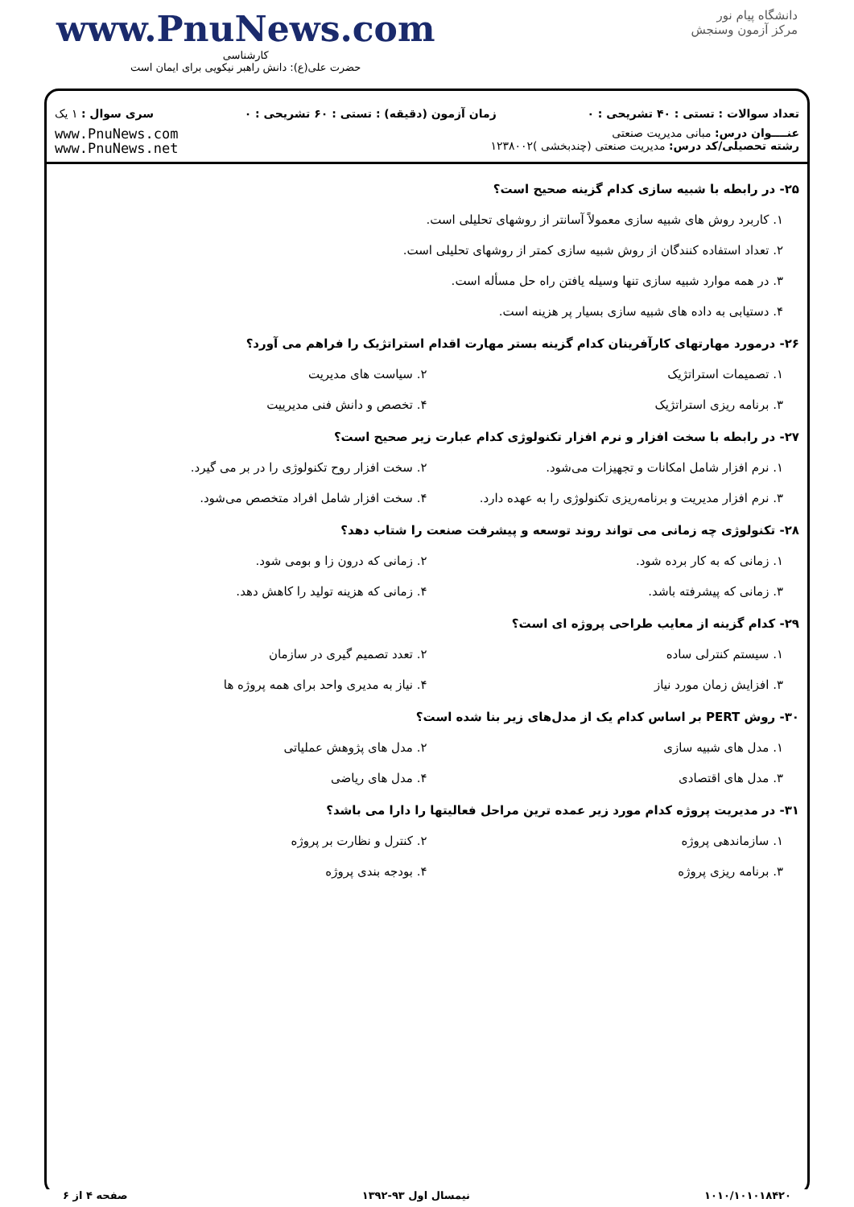www.PnuNews.com
کارشناسی
حضرت علی(ع): دانش راهبر نیکویی برای ایمان است
دانشگاه پیام نور
مرکز آزمون وسنجش
تعداد سوالات : تستی : ۴۰ تشریحی : ۰ زمان آزمون (دقیقه) : تستی : ۶۰ تشریحی : ۰ سری سوال : ۱ یک
عنــــوان درس: مبانی مدیریت صنعتی
رشته تحصیلی/کد درس: مدیریت صنعتی (چندبخشی )۱۲۳۸۰۰۲
www.PnuNews.com
www.PnuNews.net
۲۵- در رابطه با شبیه سازی کدام گزینه صحیح است؟
۱. کاربرد روش های شبیه سازی معمولاً آسانتر از روشهای تحلیلی است.
۲. تعداد استفاده کنندگان از روش شبیه سازی کمتر از روشهای تحلیلی است.
۳. در همه موارد شبیه سازی تنها وسیله یافتن راه حل مسأله است.
۴. دستیابی به داده های شبیه سازی بسیار پر هزینه است.
۲۶- درمورد مهارتهای کارآفرینان کدام گزینه بستر مهارت اقدام استراتژیک را فراهم می آورد؟
۱. تصمیمات استراتژیک ۲. سیاست های مدیریت
۳. برنامه ریزی استراتژیک ۴. تخصص و دانش فنی مدیرییت
۲۷- در رابطه با سخت افزار و نرم افزار تکنولوژی کدام عبارت زیر صحیح است؟
۱. نرم افزار شامل امکانات و تجهیزات می‌شود.
۲. سخت افزار روح تکنولوژی را در بر می گیرد.
۳. نرم افزار مدیریت و برنامه‌ریزی تکنولوژی را به عهده دارد.
۴. سخت افزار شامل افراد متخصص می‌شود.
۲۸- تکنولوژی چه زمانی می تواند روند توسعه و پیشرفت صنعت را شتاب دهد؟
۱. زمانی که به کار برده شود. ۲. زمانی که درون زا و بومی شود.
۳. زمانی که پیشرفته باشد. ۴. زمانی که هزینه تولید را کاهش دهد.
۲۹- کدام گزینه از معایب طراحی پروژه ای است؟
۱. سیستم کنترلی ساده ۲. تعدد تصمیم گیری در سازمان
۳. افزایش زمان مورد نیاز ۴. نیاز به مدیری واحد برای همه پروژه ها
۳۰- روش PERT بر اساس کدام یک از مدل‌های زیر بنا شده است؟
۱. مدل های شبیه سازی ۲. مدل های پژوهش عملیاتی
۳. مدل های اقتصادی ۴. مدل های ریاضی
۳۱- در مدیریت پروژه کدام مورد زیر عمده ترین مراحل فعالیتها را دارا می باشد؟
۱. سازماندهی پروژه ۲. کنترل و نظارت بر پروژه
۳. برنامه ریزی پروژه ۴. بودجه بندی پروژه
۱۰۱۰/۱۰۱۰۱۸۴۲۰ نیمسال اول ۹۳-۱۳۹۲ صفحه ۴ از ۶